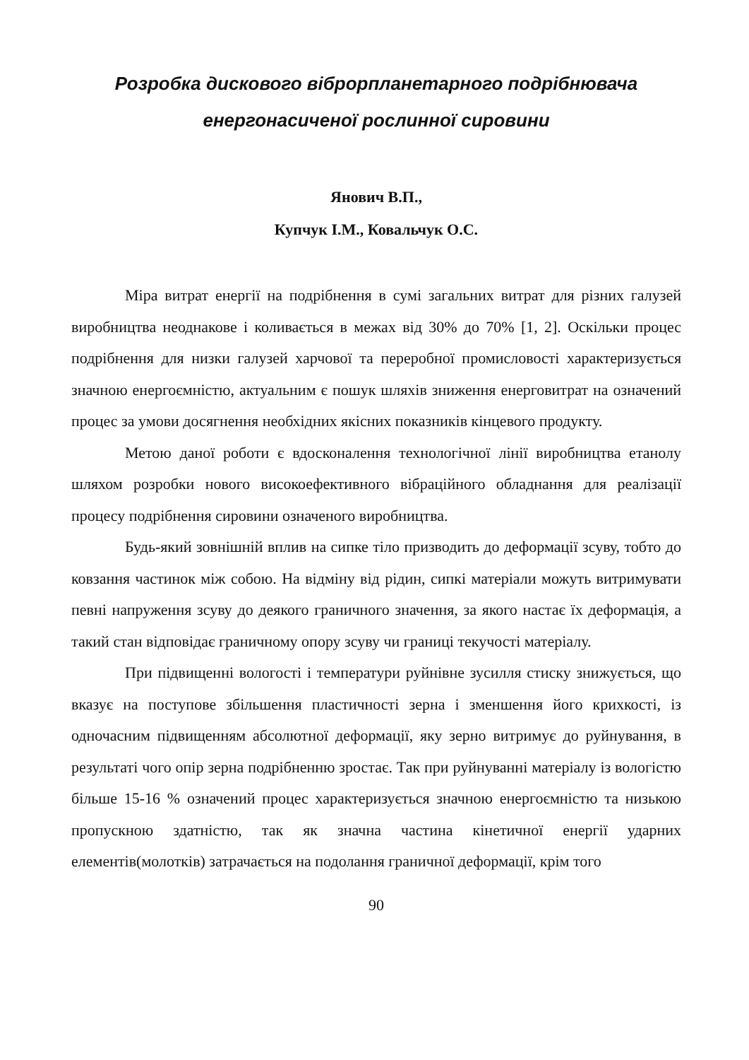Розробка дискового віброрпланетарного подрібнювача
енергонасиченої рослинної сировини
Янович В.П.,
Купчук І.М., Ковальчук О.С.
Міра витрат енергії на подрібнення в сумі загальних витрат для різних галузей виробництва неоднакове і коливається в межах від 30% до 70% [1, 2]. Оскільки процес подрібнення для низки галузей харчової та переробної промисловості характеризується значною енергоємністю, актуальним є пошук шляхів зниження енерговитрат на означений процес за умови досягнення необхідних якісних показників кінцевого продукту.
Метою даної роботи є вдосконалення технологічної лінії виробництва етанолу шляхом розробки нового високоефективного вібраційного обладнання для реалізації процесу подрібнення сировини означеного виробництва.
Будь-який зовнішній вплив на сипке тіло призводить до деформації зсуву, тобто до ковзання частинок між собою. На відміну від рідин, сипкі матеріали можуть витримувати певні напруження зсуву до деякого граничного значення, за якого настає їх деформація, а такий стан відповідає граничному опору зсуву чи границі текучості матеріалу.
При підвищенні вологості і температури руйнівне зусилля стиску знижується, що вказує на поступове збільшення пластичності зерна і зменшення його крихкості, із одночасним підвищенням абсолютної деформації, яку зерно витримує до руйнування, в результаті чого опір зерна подрібненню зростає. Так при руйнуванні матеріалу із вологістю більше 15-16 % означений процес характеризується значною енергоємністю та низькою пропускною здатністю, так як значна частина кінетичної енергії ударних елементів(молотків) затрачається на подолання граничної деформації, крім того
90